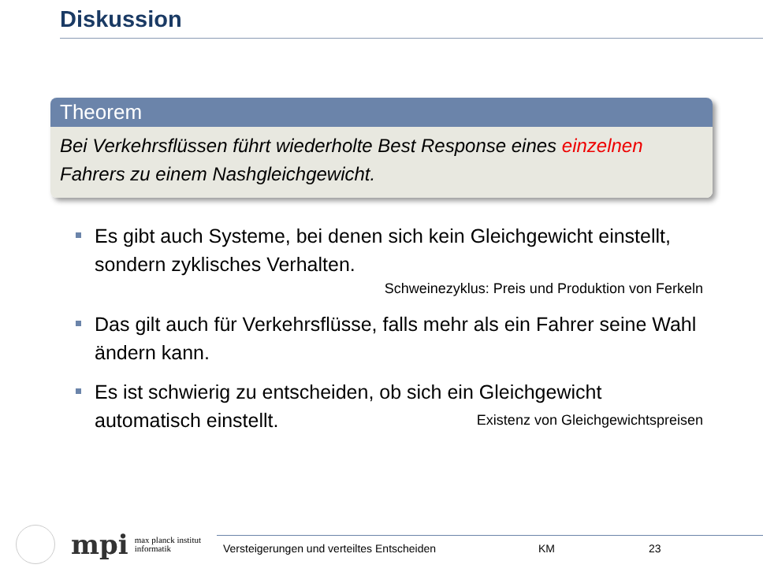Diskussion
Theorem
Bei Verkehrsflüssen führt wiederholte Best Response eines einzelnen Fahrers zu einem Nashgleichgewicht.
Es gibt auch Systeme, bei denen sich kein Gleichgewicht einstellt, sondern zyklisches Verhalten.
Schweinezyklus: Preis und Produktion von Ferkeln
Das gilt auch für Verkehrsflüsse, falls mehr als ein Fahrer seine Wahl ändern kann.
Es ist schwierig zu entscheiden, ob sich ein Gleichgewicht automatisch einstellt. Existenz von Gleichgewichtspreisen
mpi
max planck institut
informatik
Versteigerungen und verteiltes Entscheiden KM 23